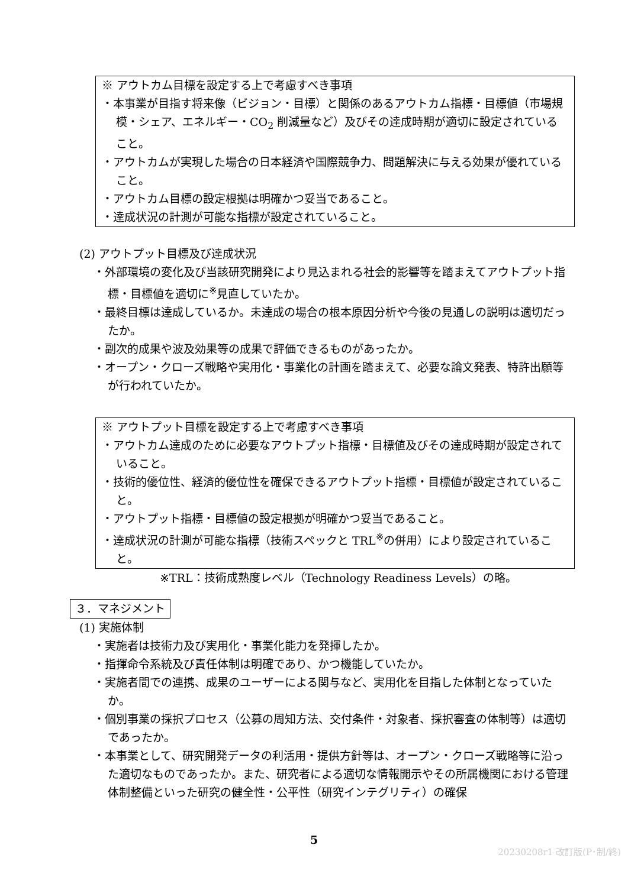※ アウトカム目標を設定する上で考慮すべき事項
・本事業が目指す将来像（ビジョン・目標）と関係のあるアウトカム指標・目標値（市場規模・シェア、エネルギー・CO<sub>2</sub> 削減量など）及びその達成時期が適切に設定されていること。
・アウトカムが実現した場合の日本経済や国際競争力、問題解決に与える効果が優れていること。
・アウトカム目標の設定根拠は明確かつ妥当であること。
・達成状況の計測が可能な指標が設定されていること。
(2) アウトプット目標及び達成状況
・外部環境の変化及び当該研究開発により見込まれる社会的影響等を踏まえてアウトプット指標・目標値を適切に<sup>※</sup>見直していたか。
・最終目標は達成しているか。未達成の場合の根本原因分析や今後の見通しの説明は適切だったか。
・副次的成果や波及効果等の成果で評価できるものがあったか。
・オープン・クローズ戦略や実用化・事業化の計画を踏まえて、必要な論文発表、特許出願等が行われていたか。
※ アウトプット目標を設定する上で考慮すべき事項
・アウトカム達成のために必要なアウトプット指標・目標値及びその達成時期が設定されていること。
・技術的優位性、経済的優位性を確保できるアウトプット指標・目標値が設定されていること。
・アウトプット指標・目標値の設定根拠が明確かつ妥当であること。
・達成状況の計測が可能な指標（技術スペックと TRL<sup>※</sup>の併用）により設定されていること。
※TRL：技術成熟度レベル（Technology Readiness Levels）の略。
３．マネジメント
(1) 実施体制
・実施者は技術力及び実用化・事業化能力を発揮したか。
・指揮命令系統及び責任体制は明確であり、かつ機能していたか。
・実施者間での連携、成果のユーザーによる関与など、実用化を目指した体制となっていたか。
・個別事業の採択プロセス（公募の周知方法、交付条件・対象者、採択審査の体制等）は適切であったか。
・本事業として、研究開発データの利活用・提供方針等は、オープン・クローズ戦略等に沿った適切なものであったか。また、研究者による適切な情報開示やその所属機関における管理体制整備といった研究の健全性・公平性（研究インテグリティ）の確保
5
20230208r1 改訂版(P･制/終)